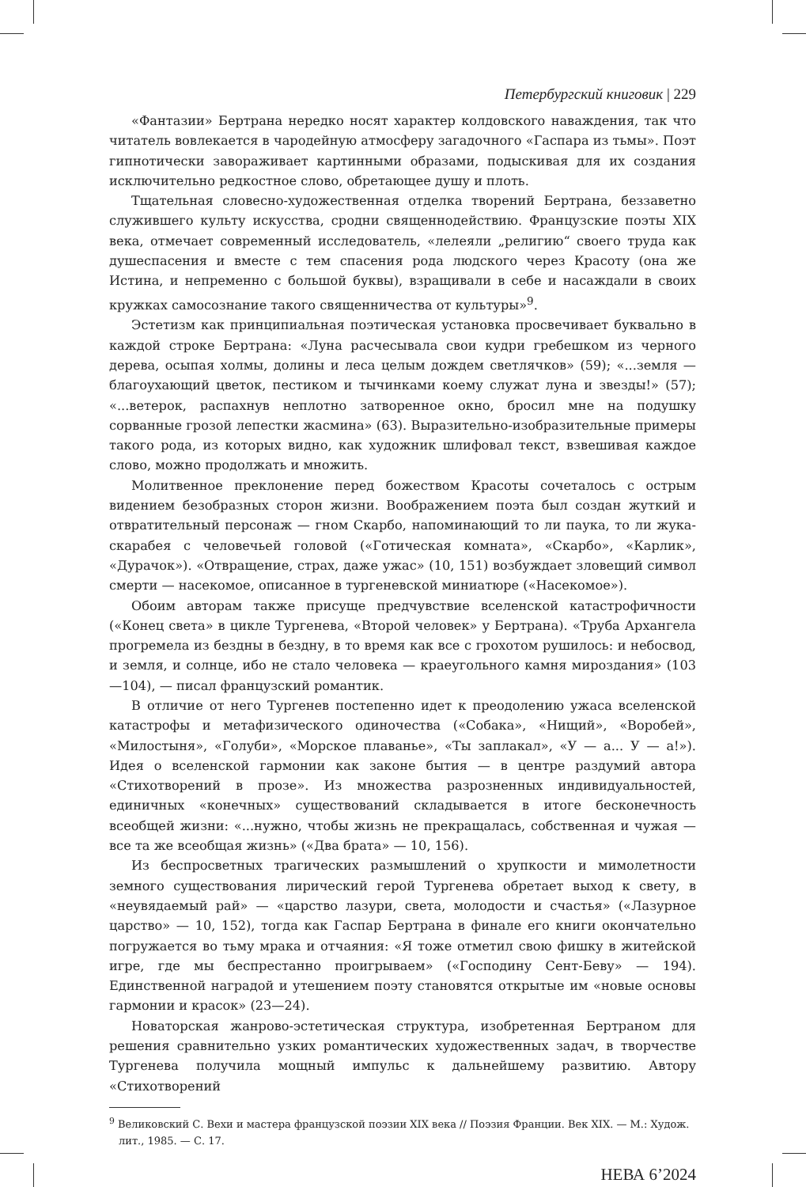Петербургский книговик | 229
«Фантазии» Бертрана нередко носят характер колдовского наваждения, так что читатель вовлекается в чародейную атмосферу загадочного «Гаспара из тьмы». Поэт гипнотически завораживает картинными образами, подыскивая для их создания исключительно редкостное слово, обретающее душу и плоть.
Тщательная словесно-художественная отделка творений Бертрана, беззаветно служившего культу искусства, сродни священнодействию. Французские поэты XIX века, отмечает современный исследователь, «лелеяли „религию“ своего труда как душеспасения и вместе с тем спасения рода людского через Красоту (она же Истина, и непременно с большой буквы), взращивали в себе и насаждали в своих кружках самосознание такого священничества от культуры»<sup>9</sup>.
Эстетизм как принципиальная поэтическая установка просвечивает буквально в каждой строке Бертрана: «Луна расчесывала свои кудри гребешком из черного дерева, осыпая холмы, долины и леса целым дождем светлячков» (59); «...земля — благоухающий цветок, пестиком и тычинками коему служат луна и звезды!» (57); «...ветерок, распахнув неплотно затворенное окно, бросил мне на подушку сорванные грозой лепестки жасмина» (63). Выразительно-изобразительные примеры такого рода, из которых видно, как художник шлифовал текст, взвешивая каждое слово, можно продолжать и множить.
Молитвенное преклонение перед божеством Красоты сочеталось с острым видением безобразных сторон жизни. Воображением поэта был создан жуткий и отвратительный персонаж — гном Скарбо, напоминающий то ли паука, то ли жука-скарабея с человечьей головой («Готическая комната», «Скарбо», «Карлик», «Дурачок»). «Отвращение, страх, даже ужас» (10, 151) возбуждает зловещий символ смерти — насекомое, описанное в тургеневской миниатюре («Насекомое»).
Обоим авторам также присуще предчувствие вселенской катастрофичности («Конец света» в цикле Тургенева, «Второй человек» у Бертрана). «Труба Архангела прогремела из бездны в бездну, в то время как все с грохотом рушилось: и небосвод, и земля, и солнце, ибо не стало человека — краеугольного камня мироздания» (103—104), — писал французский романтик.
В отличие от него Тургенев постепенно идет к преодолению ужаса вселенской катастрофы и метафизического одиночества («Собака», «Нищий», «Воробей», «Милостыня», «Голуби», «Морское плаванье», «Ты заплакал», «У — а... У — а!»). Идея о вселенской гармонии как законе бытия — в центре раздумий автора «Стихотворений в прозе». Из множества разрозненных индивидуальностей, единичных «конечных» существований складывается в итоге бесконечность всеобщей жизни: «...нужно, чтобы жизнь не прекращалась, собственная и чужая — все та же всеобщая жизнь» («Два брата» — 10, 156).
Из беспросветных трагических размышлений о хрупкости и мимолетности земного существования лирический герой Тургенева обретает выход к свету, в «неувядаемый рай» — «царство лазури, света, молодости и счастья» («Лазурное царство» — 10, 152), тогда как Гаспар Бертрана в финале его книги окончательно погружается во тьму мрака и отчаяния: «Я тоже отметил свою фишку в житейской игре, где мы беспрестанно проигрываем» («Господину Сент-Беву» — 194). Единственной наградой и утешением поэту становятся открытые им «новые основы гармонии и красок» (23—24).
Новаторская жанрово-эстетическая структура, изобретенная Бертраном для решения сравнительно узких романтических художественных задач, в творчестве Тургенева получила мощный импульс к дальнейшему развитию. Автору «Стихотворений
<sup>9</sup> Великовский С. Вехи и мастера французской поэзии XIX века // Поэзия Франции. Век XIX. — М.: Худож. лит., 1985. — С. 17.
НЕВА 6’2024